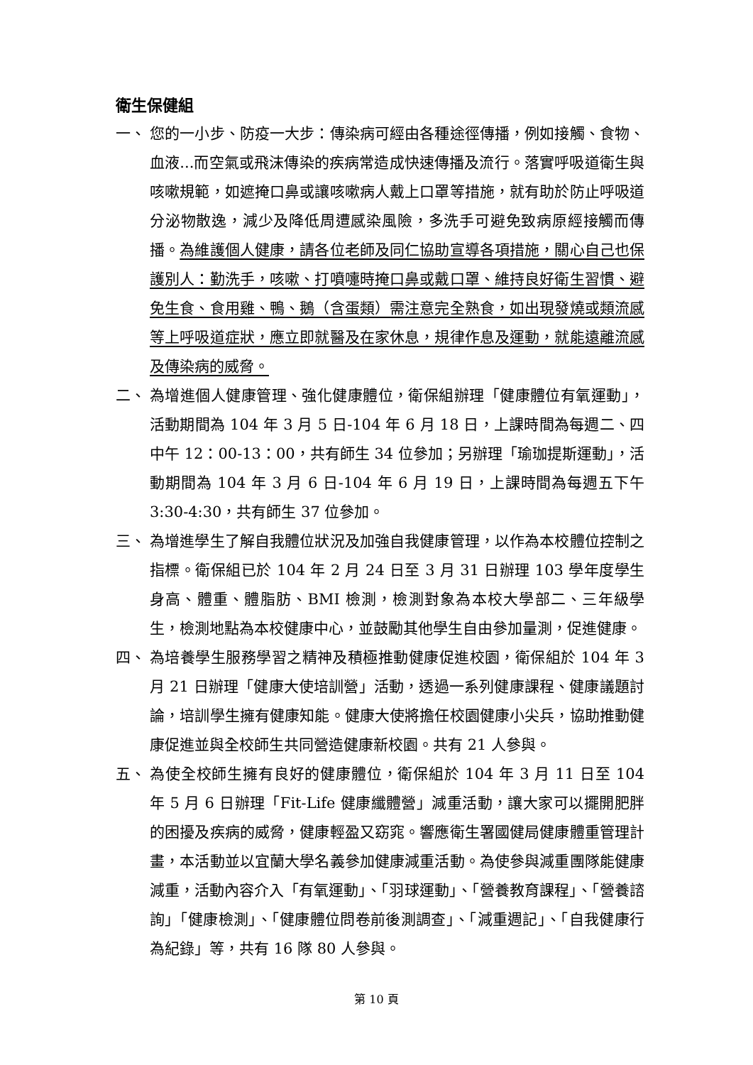衛生保健組
一、 您的一小步、防疫一大步：傳染病可經由各種途徑傳播，例如接觸、食物、血液...而空氣或飛沫傳染的疾病常造成快速傳播及流行。落實呼吸道衛生與咳嗽規範，如遮掩口鼻或讓咳嗽病人戴上口罩等措施，就有助於防止呼吸道分泌物散逸，減少及降低周遭感染風險，多洗手可避免致病原經接觸而傳播。為維護個人健康，請各位老師及同仁協助宣導各項措施，關心自己也保護別人：勤洗手，咳嗽、打噴嚏時掩口鼻或戴口罩、維持良好衛生習慣、避免生食、食用雞、鴨、鵝（含蛋類）需注意完全熟食，如出現發燒或類流感等上呼吸道症狀，應立即就醫及在家休息，規律作息及運動，就能遠離流感及傳染病的威脅。
二、 為增進個人健康管理、強化健康體位，衛保組辦理「健康體位有氧運動」，活動期間為 104 年 3 月 5 日-104 年 6 月 18 日，上課時間為每週二、四中午 12：00-13：00，共有師生 34 位參加；另辦理「瑜珈提斯運動」，活動期間為 104 年 3 月 6 日-104 年 6 月 19 日，上課時間為每週五下午 3:30-4:30，共有師生 37 位參加。
三、 為增進學生了解自我體位狀況及加強自我健康管理，以作為本校體位控制之指標。衛保組已於 104 年 2 月 24 日至 3 月 31 日辦理 103 學年度學生身高、體重、體脂肪、BMI 檢測，檢測對象為本校大學部二、三年級學生，檢測地點為本校健康中心，並鼓勵其他學生自由參加量測，促進健康。
四、 為培養學生服務學習之精神及積極推動健康促進校園，衛保組於 104 年 3 月 21 日辦理「健康大使培訓營」活動，透過一系列健康課程、健康議題討論，培訓學生擁有健康知能。健康大使將擔任校園健康小尖兵，協助推動健康促進並與全校師生共同營造健康新校園。共有 21 人參與。
五、 為使全校師生擁有良好的健康體位，衛保組於 104 年 3 月 11 日至 104 年 5 月 6 日辦理「Fit-Life 健康纖體營」減重活動，讓大家可以擺開肥胖的困擾及疾病的威脅，健康輕盈又窈窕。響應衛生署國健局健康體重管理計畫，本活動並以宜蘭大學名義參加健康減重活動。為使參與減重團隊能健康減重，活動內容介入「有氧運動」、「羽球運動」、「營養教育課程」、「營養諮詢」「健康檢測」、「健康體位問卷前後測調查」、「減重週記」、「自我健康行為紀錄」等，共有 16 隊 80 人參與。
第 10 頁